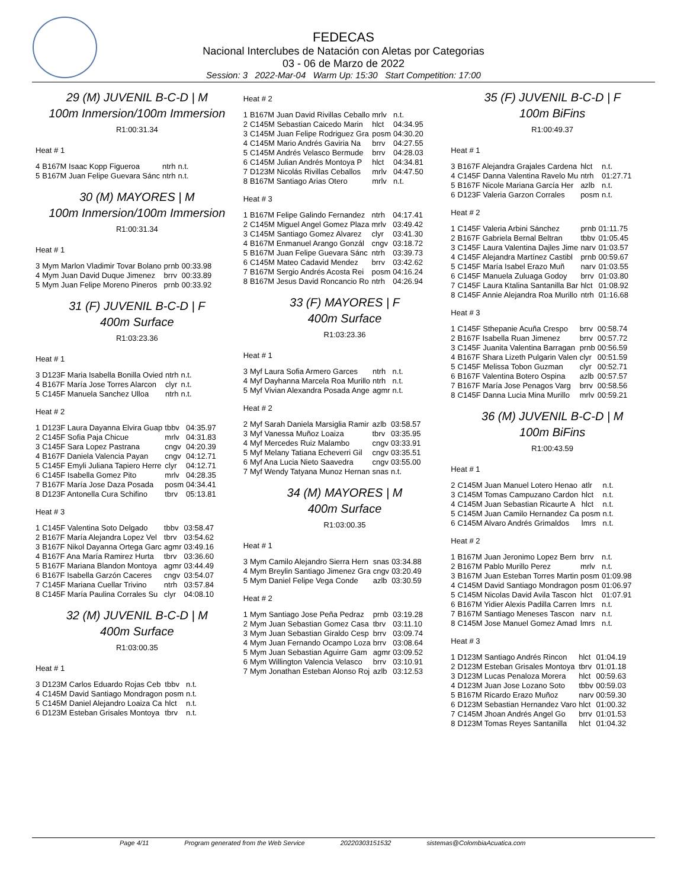FEDECAS
Nacional Interclubes de Natación con Aletas por Categorias
03 - 06 de Marzo de 2022
Session: 3 2022-Mar-04 Warm Up: 15:30 Start Competition: 17:00
29 (M) JUVENIL B-C-D | M
100m Inmersion/100m Immersion
R1:00:31.34
Heat # 1
| 4 | B167M Isaac Kopp Figueroa | ntrh | n.t. |
| 5 | B167M Juan Felipe Guevara Sánc | ntrh | n.t. |
30 (M) MAYORES | M
100m Inmersion/100m Immersion
R1:00:31.34
Heat # 1
| 3 | Mym Marlon Vladimir Tovar Bolano | prnb | 00:33.98 |
| 4 | Mym Juan David Duque Jimenez | brrv | 00:33.89 |
| 5 | Mym Juan Felipe Moreno Pineros | prnb | 00:33.92 |
31 (F) JUVENIL B-C-D | F
400m Surface
R1:03:23.36
Heat # 1
| 3 | D123F Maria Isabella Bonilla Ovied | ntrh | n.t. |
| 4 | B167F María Jose Torres Alarcon | clyr | n.t. |
| 5 | C145F Manuela Sanchez Ulloa | ntrh | n.t. |
Heat # 2
| 1 | D123F Laura Dayanna Elvira Guap | tbbv | 04:35.97 |
| 2 | C145F Sofia Paja Chicue | mrlv | 04:31.83 |
| 3 | C145F Sara Lopez Pastrana | cngv | 04:20.39 |
| 4 | B167F Daniela Valencia Payan | cngv | 04:12.71 |
| 5 | C145F Emyli Juliana Tapiero Herre | clyr | 04:12.71 |
| 6 | C145F Isabella Gomez Pito | mrlv | 04:28.35 |
| 7 | B167F María Jose Daza Posada | posm | 04:34.41 |
| 8 | D123F Antonella Cura Schifino | tbrv | 05:13.81 |
Heat # 3
| 1 | C145F Valentina Soto Delgado | tbbv | 03:58.47 |
| 2 | B167F María Alejandra Lopez Vel | tbrv | 03:54.62 |
| 3 | B167F Nikol Dayanna Ortega Garc | agmr | 03:49.16 |
| 4 | B167F Ana María Ramirez Hurta | tbrv | 03:36.60 |
| 5 | B167F Mariana Blandon Montoya | agmr | 03:44.49 |
| 6 | B167F Isabella Garzón Caceres | cngv | 03:54.07 |
| 7 | C145F Mariana Cuellar Trivino | ntrh | 03:57.84 |
| 8 | C145F María Paulina Corrales Su | clyr | 04:08.10 |
32 (M) JUVENIL B-C-D | M
400m Surface
R1:03:00.35
Heat # 1
| 3 | D123M Carlos Eduardo Rojas Ceb | tbbv | n.t. |
| 4 | C145M David Santiago Mondragon | posm | n.t. |
| 5 | C145M Daniel Alejandro Loaiza Ca | hlct | n.t. |
| 6 | D123M Esteban Grisales Montoya | tbrv | n.t. |
Heat # 2
| 1 | B167M Juan David Rivillas Ceballo | mrlv | n.t. |
| 2 | C145M Sebastian Caicedo Marin | hlct | 04:34.95 |
| 3 | C145M Juan Felipe Rodriguez Gra | posm | 04:30.20 |
| 4 | C145M Mario Andrés Gaviria Na | brrv | 04:27.55 |
| 5 | C145M Andrés Velasco Bermude | brrv | 04:28.03 |
| 6 | C145M Julian Andrés Montoya P | hlct | 04:34.81 |
| 7 | D123M Nicolás Rivillas Ceballos | mrlv | 04:47.50 |
| 8 | B167M Santiago Arias Otero | mrlv | n.t. |
Heat # 3
| 1 | B167M Felipe Galindo Fernandez | ntrh | 04:17.41 |
| 2 | C145M Miguel Angel Gomez Plaza | mrlv | 03:49.42 |
| 3 | C145M Santiago Gomez Alvarez | clyr | 03:41.30 |
| 4 | B167M Enmanuel Arango Gonzál | cngv | 03:18.72 |
| 5 | B167M Juan Felipe Guevara Sánc | ntrh | 03:39.73 |
| 6 | C145M Mateo Cadavid Mendez | brrv | 03:42.62 |
| 7 | B167M Sergio Andrés Acosta Rei | posm | 04:16.24 |
| 8 | B167M Jesus David Roncancio Ro | ntrh | 04:26.94 |
33 (F) MAYORES | F
400m Surface
R1:03:23.36
Heat # 1
| 3 | Myf Laura Sofia Armero Garces | ntrh | n.t. |
| 4 | Myf Dayhanna Marcela Roa Murillo | ntrh | n.t. |
| 5 | Myf Vivian Alexandra Posada Ange | agmr | n.t. |
Heat # 2
| 2 | Myf Sarah Daniela Marsiglia Ramir | azlb | 03:58.57 |
| 3 | Myf Vanessa Muñoz Loaiza | tbrv | 03:35.95 |
| 4 | Myf Mercedes Ruiz Malambo | cngv | 03:33.91 |
| 5 | Myf Melany Tatiana Echeverri Gil | cngv | 03:35.51 |
| 6 | Myf Ana Lucia Nieto Saavedra | cngv | 03:55.00 |
| 7 | Myf Wendy Tatyana Munoz Hernan | snas | n.t. |
34 (M) MAYORES | M
400m Surface
R1:03:00.35
Heat # 1
| 3 | Mym Camilo Alejandro Sierra Hern | snas | 03:34.88 |
| 4 | Mym Breylin Santiago Jimenez Gra | cngv | 03:20.49 |
| 5 | Mym Daniel Felipe Vega Conde | azlb | 03:30.59 |
Heat # 2
| 1 | Mym Santiago Jose Peña Pedraz | prnb | 03:19.28 |
| 2 | Mym Juan Sebastian Gomez Casa | tbrv | 03:11.10 |
| 3 | Mym Juan Sebastian Giraldo Cesp | brrv | 03:09.74 |
| 4 | Mym Juan Fernando Ocampo Loza | brrv | 03:08.64 |
| 5 | Mym Juan Sebastian Aguirre Gam | agmr | 03:09.52 |
| 6 | Mym Willington Valencia Velasco | brrv | 03:10.91 |
| 7 | Mym Jonathan Esteban Alonso Roj | azlb | 03:12.53 |
35 (F) JUVENIL B-C-D | F
100m BiFins
R1:00:49.37
Heat # 1
| 3 | B167F Alejandra Grajales Cardena | hlct | n.t. |
| 4 | C145F Danna Valentina Ravelo Mu | ntrh | 01:27.71 |
| 5 | B167F Nicole Mariana García Her | azlb | n.t. |
| 6 | D123F Valeria Garzon Corrales | posm | n.t. |
Heat # 2
| 1 | C145F Valeria Arbini Sánchez | prnb | 01:11.75 |
| 2 | B167F Gabriela Bernal Beltran | tbbv | 01:05.45 |
| 3 | C145F Laura Valentina Dajles Jime | narv | 01:03.57 |
| 4 | C145F Alejandra Martínez Castibl | prnb | 00:59.67 |
| 5 | C145F María Isabel Erazo Muñ | narv | 01:03.55 |
| 6 | C145F Manuela Zuluaga Godoy | brrv | 01:03.80 |
| 7 | C145F Laura Ktalina Santanilla Bar | hlct | 01:08.92 |
| 8 | C145F Annie Alejandra Roa Murillo | ntrh | 01:16.68 |
Heat # 3
| 1 | C145F Sthepanie Acuña Crespo | brrv | 00:58.74 |
| 2 | B167F Isabella Ruan Jimenez | brrv | 00:57.72 |
| 3 | C145F Juanita Valentina Barragan | prnb | 00:56.59 |
| 4 | B167F Shara Lizeth Pulgarin Valen | clyr | 00:51.59 |
| 5 | C145F Melissa Tobon Guzman | clyr | 00:52.71 |
| 6 | B167F Valentina Botero Ospina | azlb | 00:57.57 |
| 7 | B167F María Jose Penagos Varg | brrv | 00:58.56 |
| 8 | C145F Danna Lucia Mina Murillo | mrlv | 00:59.21 |
36 (M) JUVENIL B-C-D | M
100m BiFins
R1:00:43.59
Heat # 1
| 2 | C145M Juan Manuel Lotero Henao | atlr | n.t. |
| 3 | C145M Tomas Campuzano Cardon | hlct | n.t. |
| 4 | C145M Juan Sebastian Ricaurte A | hlct | n.t. |
| 5 | C145M Juan Camilo Hernandez Ca | posm | n.t. |
| 6 | C145M Alvaro Andrés Grimaldos | lmrs | n.t. |
Heat # 2
| 1 | B167M Juan Jeronimo Lopez Bern | brrv | n.t. |
| 2 | B167M Pablo Murillo Perez | mrlv | n.t. |
| 3 | B167M Juan Esteban Torres Martin | posm | 01:09.98 |
| 4 | C145M David Santiago Mondragon | posm | 01:06.97 |
| 5 | C145M Nicolas David Avila Tascon | hlct | 01:07.91 |
| 6 | B167M Yidier Alexis Padilla Carren | lmrs | n.t. |
| 7 | B167M Santiago Meneses Tascon | narv | n.t. |
| 8 | C145M Jose Manuel Gomez Amad | lmrs | n.t. |
Heat # 3
| 1 | D123M Santiago Andrés Rincon | hlct | 01:04.19 |
| 2 | D123M Esteban Grisales Montoya | tbrv | 01:01.18 |
| 3 | D123M Lucas Penaloza Morera | hlct | 00:59.63 |
| 4 | D123M Juan Jose Lozano Soto | tbbv | 00:59.03 |
| 5 | B167M Ricardo Erazo Muñoz | narv | 00:59.30 |
| 6 | D123M Sebastian Hernandez Varo | hlct | 01:00.32 |
| 7 | C145M Jhoan Andrés Angel Go | brrv | 01:01.53 |
| 8 | D123M Tomas Reyes Santanilla | hlct | 01:04.32 |
Page 4/11 Program generated from the Web Service 20220303151532 sistemas@ColombiaAcuatica.com